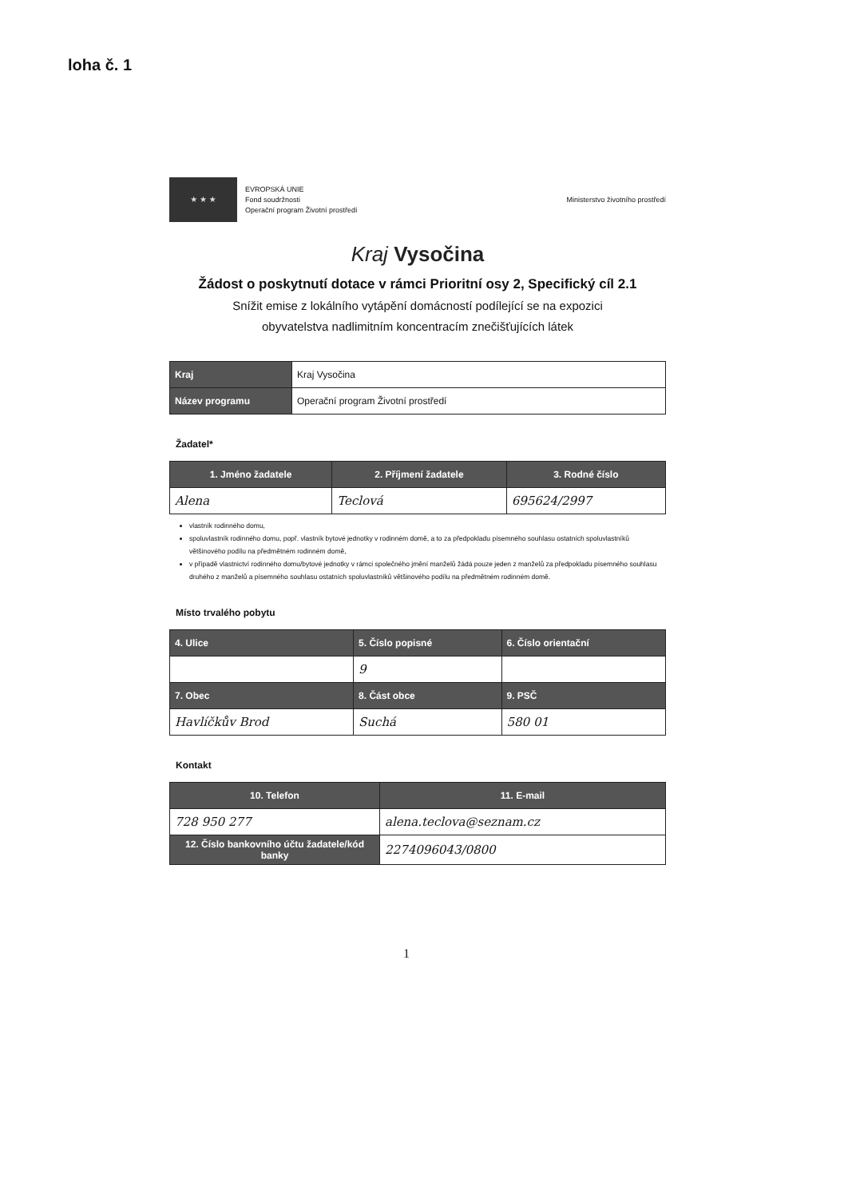loha č. 1
★ ★ ★
EVROPSKÁ UNIE
Fond soudržnosti
Operační program Životní prostředí
Ministerstvo životního prostředí
Kraj Vysočina
Žádost o poskytnutí dotace v rámci Prioritní osy 2, Specifický cíl 2.1
Snížit emise z lokálního vytápění domácností podílející se na expozici
obyvatelstva nadlimitním koncentracím znečišťujících látek
| Kraj | Kraj Vysočina |
| Název programu | Operační program Životní prostředí |
Žadatel*
| 1. Jméno žadatele | 2. Příjmení žadatele | 3. Rodné číslo |
| --- | --- | --- |
| Alena | Teclová | 695624/2997 |
vlastník rodinného domu,
spoluvlastník rodinného domu, popř. vlastník bytové jednotky v rodinném domě, a to za předpokladu písemného souhlasu ostatních spoluvlastníků většinového podílu na předmětném rodinném domě,
v případě vlastnictví rodinného domu/bytové jednotky v rámci společného jmění manželů žádá pouze jeden z manželů za předpokladu písemného souhlasu druhého z manželů a písemného souhlasu ostatních spoluvlastníků většinového podílu na předmětném rodinném domě.
Místo trvalého pobytu
| 4. Ulice | 5. Číslo popisné | 6. Číslo orientační |
| --- | --- | --- |
| | 9 | |
| 7. Obec | 8. Část obce | 9. PSČ |
| Havlíčkův Brod | Suchá | 580 01 |
Kontakt
| 10. Telefon | 11. E-mail |
| --- | --- |
| 728 950 277 | alena.teclova@seznam.cz |
| 12. Číslo bankovního účtu žadatele/kód banky | 2274096043/0800 |
1